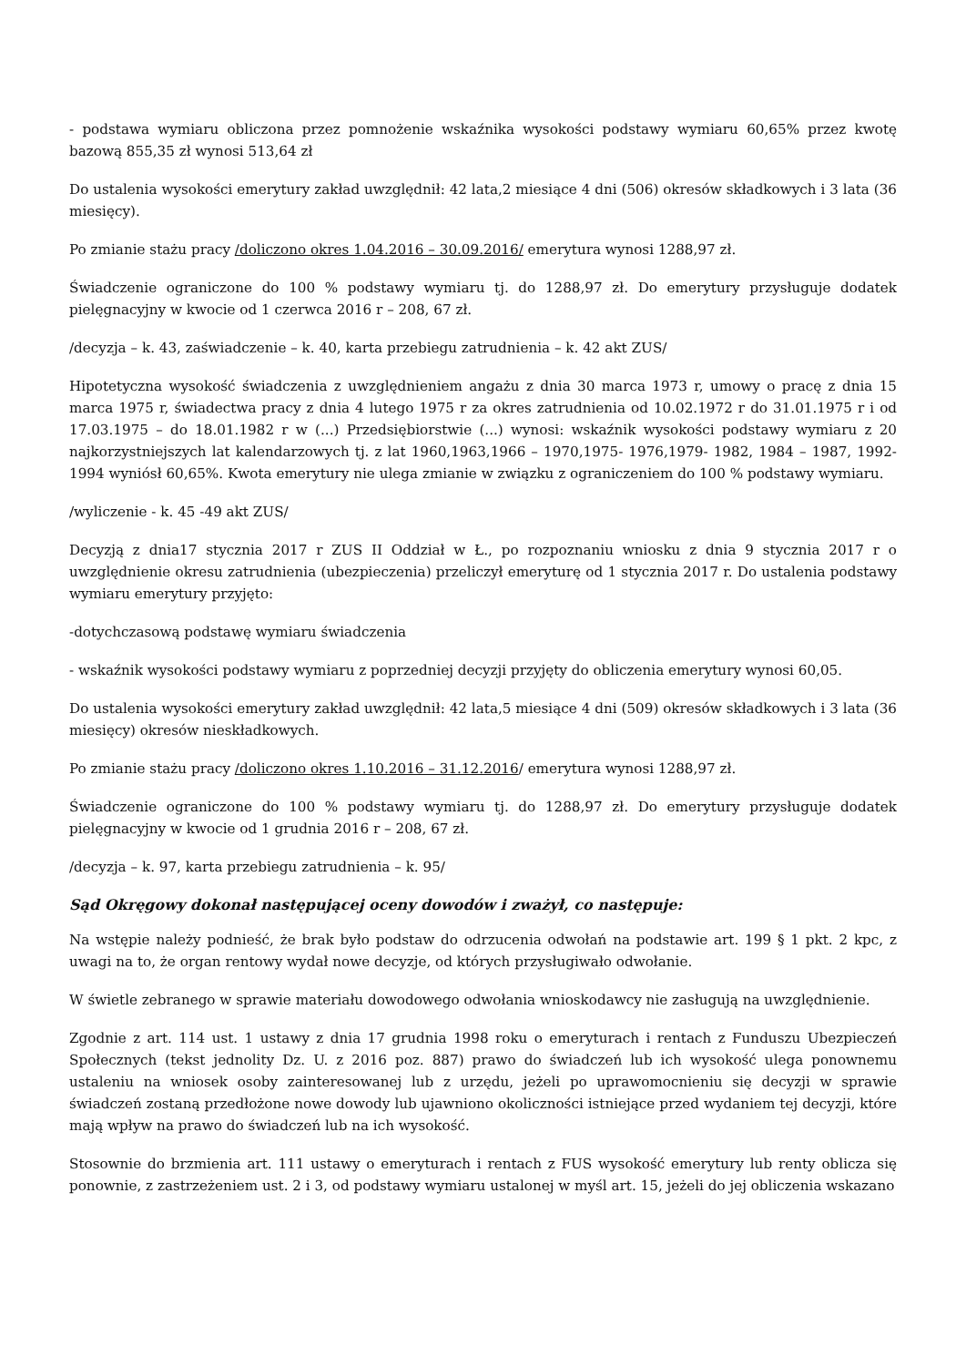- podstawa wymiaru obliczona przez pomnożenie wskaźnika wysokości podstawy wymiaru 60,65% przez kwotę bazową 855,35 zł wynosi 513,64 zł
Do ustalenia wysokości emerytury zakład uwzględnił: 42 lata,2 miesiące 4 dni (506) okresów składkowych i 3 lata (36 miesięcy).
Po zmianie stażu pracy /doliczono okres 1.04.2016 – 30.09.2016/ emerytura wynosi 1288,97 zł.
Świadczenie ograniczone do 100 % podstawy wymiaru tj. do 1288,97 zł. Do emerytury przysługuje dodatek pielęgnacyjny w kwocie od 1 czerwca 2016 r – 208, 67 zł.
/decyzja – k. 43, zaświadczenie – k. 40, karta przebiegu zatrudnienia – k. 42 akt ZUS/
Hipotetyczna wysokość świadczenia z uwzględnieniem angażu z dnia 30 marca 1973 r, umowy o pracę z dnia 15 marca 1975 r, świadectwa pracy z dnia 4 lutego 1975 r za okres zatrudnienia od 10.02.1972 r do 31.01.1975 r i od 17.03.1975 – do 18.01.1982 r w (...) Przedsiębiorstwie (...) wynosi: wskaźnik wysokości podstawy wymiaru z 20 najkorzystniejszych lat kalendarzowych tj. z lat 1960,1963,1966 – 1970,1975- 1976,1979- 1982, 1984 – 1987, 1992-1994 wyniósł 60,65%. Kwota emerytury nie ulega zmianie w związku z ograniczeniem do 100 % podstawy wymiaru.
/wyliczenie - k. 45 -49 akt ZUS/
Decyzją z dnia17 stycznia 2017 r ZUS II Oddział w Ł., po rozpoznaniu wniosku z dnia 9 stycznia 2017 r o uwzględnienie okresu zatrudnienia (ubezpieczenia) przeliczył emeryturę od 1 stycznia 2017 r. Do ustalenia podstawy wymiaru emerytury przyjęto:
-dotychczasową podstawę wymiaru świadczenia
- wskaźnik wysokości podstawy wymiaru z poprzedniej decyzji przyjęty do obliczenia emerytury wynosi 60,05.
Do ustalenia wysokości emerytury zakład uwzględnił: 42 lata,5 miesiące 4 dni (509) okresów składkowych i 3 lata (36 miesięcy) okresów nieskładkowych.
Po zmianie stażu pracy /doliczono okres 1.10.2016 – 31.12.2016/ emerytura wynosi 1288,97 zł.
Świadczenie ograniczone do 100 % podstawy wymiaru tj. do 1288,97 zł. Do emerytury przysługuje dodatek pielęgnacyjny w kwocie od 1 grudnia 2016 r – 208, 67 zł.
/decyzja – k. 97, karta przebiegu zatrudnienia – k. 95/
Sąd Okręgowy dokonał następującej oceny dowodów i zważył, co następuje:
Na wstępie należy podnieść, że brak było podstaw do odrzucenia odwołań na podstawie art. 199 § 1 pkt. 2 kpc, z uwagi na to, że organ rentowy wydał nowe decyzje, od których przysługiwało odwołanie.
W świetle zebranego w sprawie materiału dowodowego odwołania wnioskodawcy nie zasługują na uwzględnienie.
Zgodnie z art. 114 ust. 1 ustawy z dnia 17 grudnia 1998 roku o emeryturach i rentach z Funduszu Ubezpieczeń Społecznych (tekst jednolity Dz. U. z 2016 poz. 887) prawo do świadczeń lub ich wysokość ulega ponownemu ustaleniu na wniosek osoby zainteresowanej lub z urzędu, jeżeli po uprawomocnieniu się decyzji w sprawie świadczeń zostaną przedłożone nowe dowody lub ujawniono okoliczności istniejące przed wydaniem tej decyzji, które mają wpływ na prawo do świadczeń lub na ich wysokość.
Stosownie do brzmienia art. 111 ustawy o emeryturach i rentach z FUS wysokość emerytury lub renty oblicza się ponownie, z zastrzeżeniem ust. 2 i 3, od podstawy wymiaru ustalonej w myśl art. 15, jeżeli do jej obliczenia wskazano